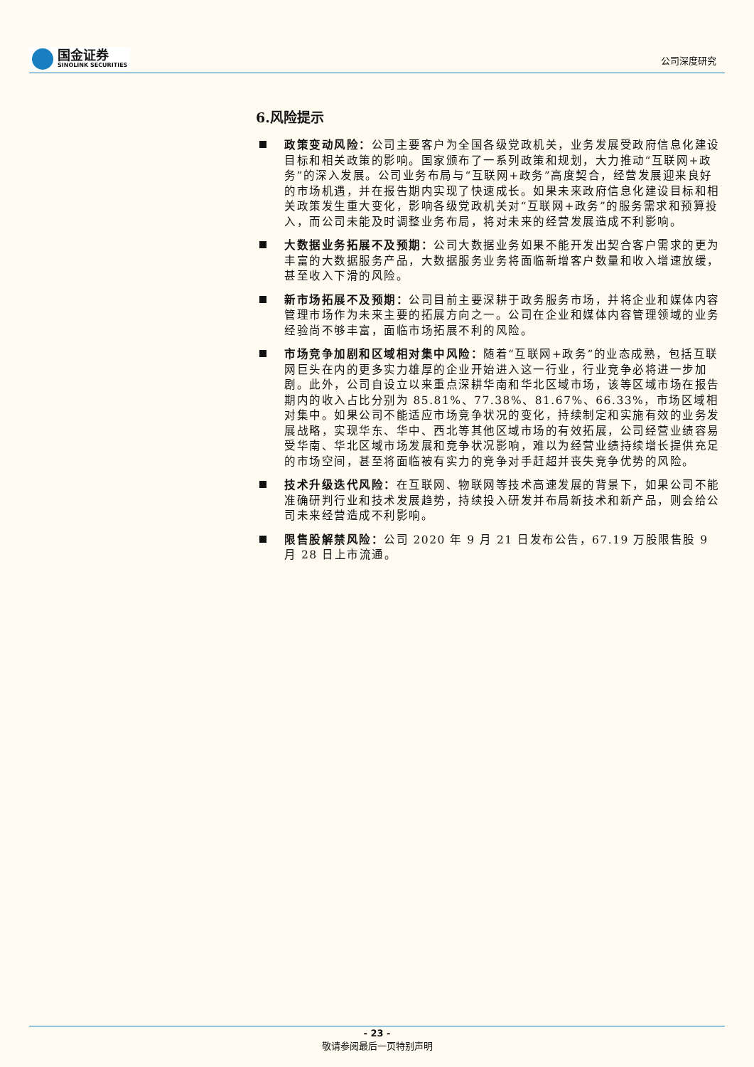国金证券
SINOLINK SECURITIES
公司深度研究
6.风险提示
政策变动风险：公司主要客户为全国各级党政机关，业务发展受政府信息化建设目标和相关政策的影响。国家颁布了一系列政策和规划，大力推动“互联网+政务”的深入发展。公司业务布局与“互联网+政务”高度契合，经营发展迎来良好的市场机遇，并在报告期内实现了快速成长。如果未来政府信息化建设目标和相关政策发生重大变化，影响各级党政机关对“互联网+政务”的服务需求和预算投入，而公司未能及时调整业务布局，将对未来的经营发展造成不利影响。
大数据业务拓展不及预期：公司大数据业务如果不能开发出契合客户需求的更为丰富的大数据服务产品，大数据服务业务将面临新增客户数量和收入增速放缓，甚至收入下滑的风险。
新市场拓展不及预期：公司目前主要深耕于政务服务市场，并将企业和媒体内容管理市场作为未来主要的拓展方向之一。公司在企业和媒体内容管理领域的业务经验尚不够丰富，面临市场拓展不利的风险。
市场竞争加剧和区域相对集中风险：随着“互联网+政务”的业态成熟，包括互联网巨头在内的更多实力雄厚的企业开始进入这一行业，行业竞争必将进一步加剧。此外，公司自设立以来重点深耕华南和华北区域市场，该等区域市场在报告期内的收入占比分别为 85.81%、77.38%、81.67%、66.33%，市场区域相对集中。如果公司不能适应市场竞争状况的变化，持续制定和实施有效的业务发展战略，实现华东、华中、西北等其他区域市场的有效拓展，公司经营业绩容易受华南、华北区域市场发展和竞争状况影响，难以为经营业绩持续增长提供充足的市场空间，甚至将面临被有实力的竞争对手赶超并丧失竞争优势的风险。
技术升级迭代风险：在互联网、物联网等技术高速发展的背景下，如果公司不能准确研判行业和技术发展趋势，持续投入研发并布局新技术和新产品，则会给公司未来经营造成不利影响。
限售股解禁风险：公司 2020 年 9 月 21 日发布公告，67.19 万股限售股 9 月 28 日上市流通。
- 23 -
敬请参阅最后一页特别声明